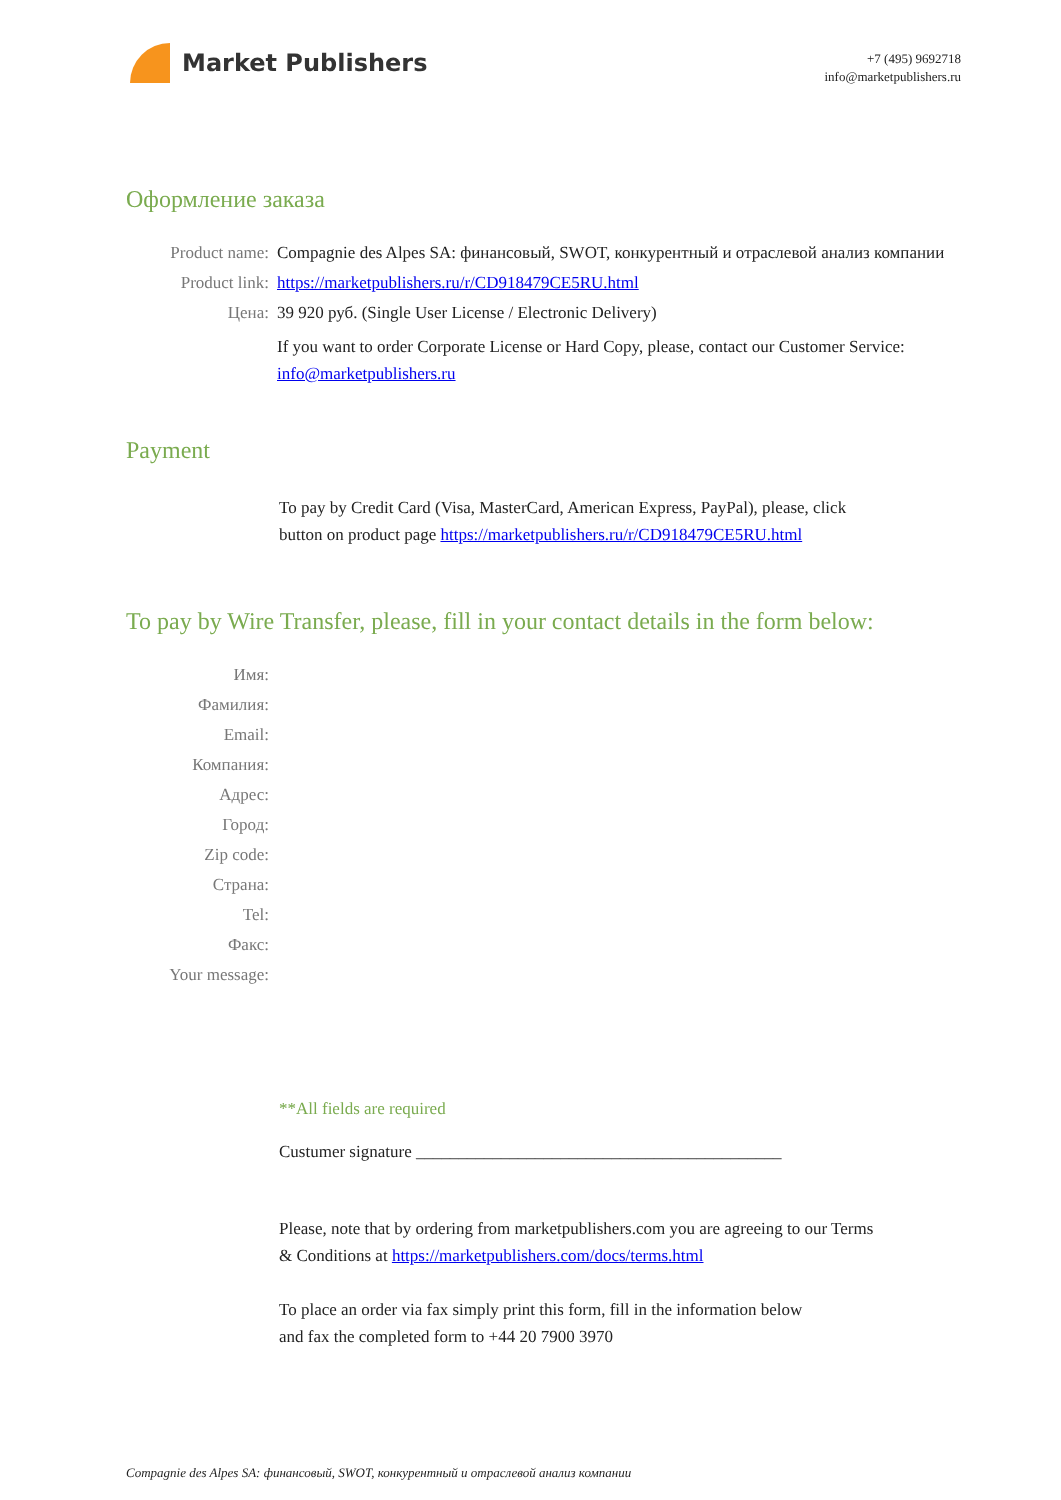Market Publishers
+7 (495) 9692718
info@marketpublishers.ru
Оформление заказа
| Product name: | Compagnie des Alpes SA: финансовый, SWOT, конкурентный и отраслевой анализ компании |
| Product link: | https://marketpublishers.ru/r/CD918479CE5RU.html |
| Цена: | 39 920 руб. (Single User License / Electronic Delivery) |
| | If you want to order Corporate License or Hard Copy, please, contact our Customer Service: info@marketpublishers.ru |
Payment
To pay by Credit Card (Visa, MasterCard, American Express, PayPal), please, click
button on product page https://marketpublishers.ru/r/CD918479CE5RU.html
To pay by Wire Transfer, please, fill in your contact details in the form below:
| Имя: | |
| Фамилия: | |
| Email: | |
| Компания: | |
| Адрес: | |
| Город: | |
| Zip code: | |
| Страна: | |
| Tel: | |
| Факс: | |
| Your message: | |
**All fields are required
Custumer signature ___________________________________________
Please, note that by ordering from marketpublishers.com you are agreeing to our Terms
& Conditions at https://marketpublishers.com/docs/terms.html
To place an order via fax simply print this form, fill in the information below
and fax the completed form to +44 20 7900 3970
Compagnie des Alpes SA: финансовый, SWOT, конкурентный и отраслевой анализ компании